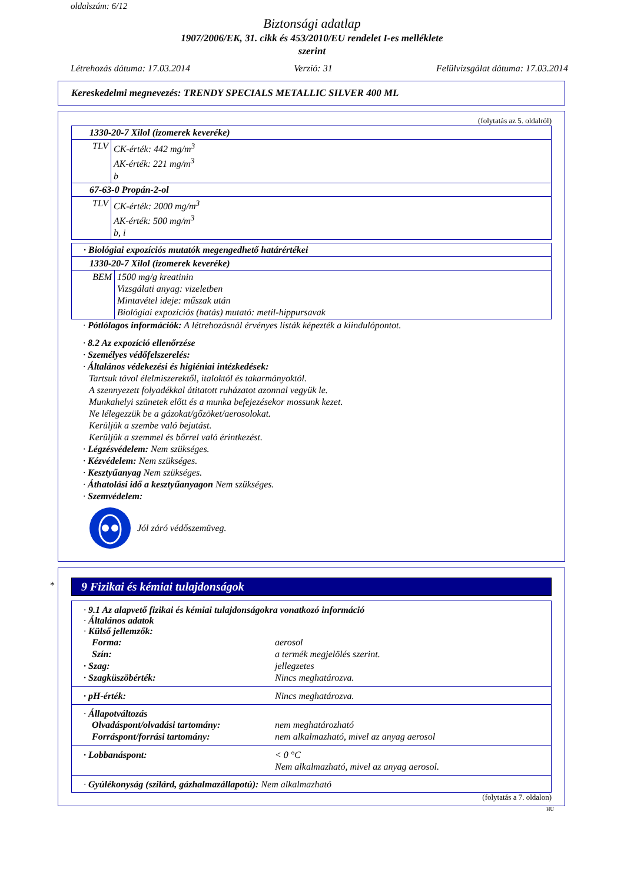oldalszám: 6/12
Biztonsági adatlap
1907/2006/EK, 31. cikk és 453/2010/EU rendelet I-es melléklete
szerint
Létrehozás dátuma: 17.03.2014 Verzió: 31 Felülvizsgálat dátuma: 17.03.2014
Kereskedelmi megnevezés: TRENDY SPECIALS METALLIC SILVER 400 ML
(folytatás az 5. oldalról)
| 1330-20-7 Xilol (izomerek keveréke) | |
| TLV | CK-érték: 442 mg/m<sup>3</sup> AK-érték: 221 mg/m<sup>3</sup> b |
| 67-63-0 Propán-2-ol | |
| TLV | CK-érték: 2000 mg/m<sup>3</sup> AK-érték: 500 mg/m<sup>3</sup> b, i |
| · Biológiai expozíciós mutatók megengedhető határértékei | |
| 1330-20-7 Xilol (izomerek keveréke) | |
| BEM | 1500 mg/g kreatinin Vizsgálati anyag: vizeletben Mintavétel ideje: műszak után Biológiai expozíciós (hatás) mutató: metil-hippursavak |
· Pótlólagos információk: A létrehozásnál érvényes listák képezték a kiindulópontot.
· 8.2 Az expozíció ellenőrzése
· Személyes védőfelszerelés:
· Általános védekezési és higiéniai intézkedések:
Tartsuk távol élelmiszerektől, italoktól és takarmányoktól.
A szennyezett folyadékkal átitatott ruházatot azonnal vegyük le.
Munkahelyi szünetek előtt és a munka befejezésekor mossunk kezet.
Ne lélegezzük be a gázokat/gőzöket/aerosolokat.
Kerüljük a szembe való bejutást.
Kerüljük a szemmel és bőrrel való érintkezést.
· Légzésvédelem: Nem szükséges.
· Kézvédelem: Nem szükséges.
· Kesztyűanyag Nem szükséges.
· Áthatolási idő a kesztyűanyagon Nem szükséges.
· Szemvédelem:
Jól záró védőszemüveg.
*
9 Fizikai és kémiai tulajdonságok
· 9.1 Az alapvető fizikai és kémiai tulajdonságokra vonatkozó információ
· Általános adatok
· Külső jellemzők:
Forma: aerosol Szín: a termék megjelölés szerint. · Szag: jellegzetes · Szagküszöbérték: Nincs meghatározva.
· pH-érték: Nincs meghatározva.
· Állapotváltozás
Olvadáspont/olvadási tartomány: nem meghatározható Forráspont/forrási tartomány: nem alkalmazható, mivel az anyag aerosol
· Lobbanáspont: < 0 °C
Nem alkalmazható, mivel az anyag aerosol.
· Gyúlékonyság (szilárd, gázhalmazállapotú): Nem alkalmazható
(folytatás a 7. oldalon)
HU